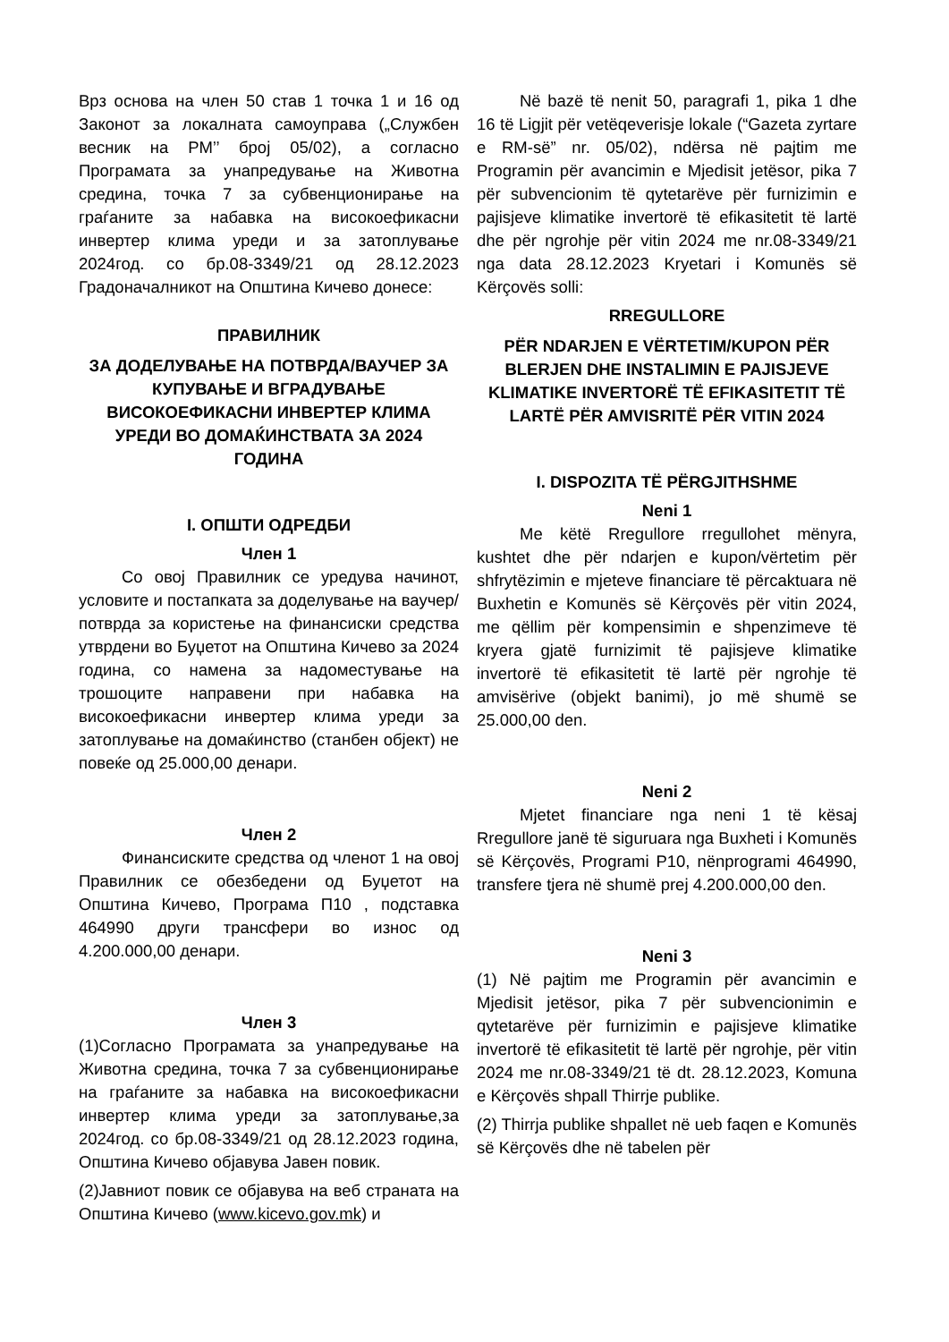Врз основа на член 50 став 1 точка 1 и 16 од Законот за локалната самоуправа („Службен весник на РМ’’ број 05/02), а согласно Програмата за унапредување на Животна средина, точка 7 за субвенционирање на граѓаните за набавка на високоефикасни инвертер клима уреди и за затоплување 2024год. со бр.08-3349/21 од 28.12.2023 Градоначалникот на Општина Кичево донесе:
ПРАВИЛНИК
ЗА ДОДЕЛУВАЊЕ НА ПОТВРДА/ВАУЧЕР ЗА КУПУВАЊЕ И ВГРАДУВАЊЕ ВИСОКОЕФИКАСНИ ИНВЕРТЕР КЛИМА УРЕДИ ВО ДОМАЌИНСТВАТА ЗА 2024 ГОДИНА
I. ОПШТИ ОДРЕДБИ
Член 1
Со овој Правилник се уредува начинот, условите и постапката за доделување на ваучер/потврда за користење на финансиски средства утврдени во Буџетот на Општина Кичево за 2024 година, со намена за надоместување на трошоците направени при набавка на високоефикасни инвертер клима уреди за затоплување на домаќинство (станбен објект) не повеќе од 25.000,00 денари.
Член 2
Финансиските средства од членот 1 на овој Правилник се обезбедени од Буџетот на Општина Кичево, Програма П10 , подставка 464990 други трансфери во износ од 4.200.000,00 денари.
Член 3
(1)Согласно Програмата за унапредување на Животна средина, точка 7 за субвенционирање на граѓаните за набавка на високоефикасни инвертер клима уреди за затоплување,за 2024год. со бр.08-3349/21 од 28.12.2023 година, Општина Кичево објавува Јавен повик.
(2)Јавниот повик се објавува на веб страната на Општина Кичево (www.kicevo.gov.mk) и
Në bazë të nenit 50, paragrafi 1, pika 1 dhe 16 të Ligjit për vetëqeverisje lokale (“Gazeta zyrtare e RM-së” nr. 05/02), ndërsa në pajtim me Programin për avancimin e Mjedisit jetësor, pika 7 për subvencionim të qytetarëve për furnizimin e pajisjeve klimatike invertorë të efikasitetit të lartë dhe për ngrohje për vitin 2024 me nr.08-3349/21 nga data 28.12.2023 Kryetari i Komunës së Kërçovës solli:
RREGULLORE
PËR NDARJEN E VËRTETIM/KUPON PËR BLERJEN DHE INSTALIMIN E PAJISJEVE KLIMATIKE INVERTORË TË EFIKASITETIT TË LARTË PËR AMVISRITË PËR VITIN 2024
I. DISPOZITA TË PËRGJITHSHME
Neni 1
Me këtë Rregullore rregullohet mënyra, kushtet dhe për ndarjen e kupon/vërtetim për shfrytëzimin e mjeteve financiare të përcaktuara në Buxhetin e Komunës së Kërçovës për vitin 2024, me qëllim për kompensimin e shpenzimeve të kryera gjatë furnizimit të pajisjeve klimatike invertorë të efikasitetit të lartë për ngrohje të amvisërive (objekt banimi), jo më shumë se 25.000,00 den.
Neni 2
Mjetet financiare nga neni 1 të kësaj Rregullore janë të siguruara nga Buxheti i Komunës së Kërçovës, Programi P10, nënprogrami 464990, transfere tjera në shumë prej 4.200.000,00 den.
Neni 3
(1) Në pajtim me Programin për avancimin e Mjedisit jetësor, pika 7 për subvencionimin e qytetarëve për furnizimin e pajisjeve klimatike invertorë të efikasitetit të lartë për ngrohje, për vitin 2024 me nr.08-3349/21 të dt. 28.12.2023, Komuna e Kërçovës shpall Thirrje publike.
(2) Thirrja publike shpallet në ueb faqen e Komunës së Kërçovës dhe në tabelen për